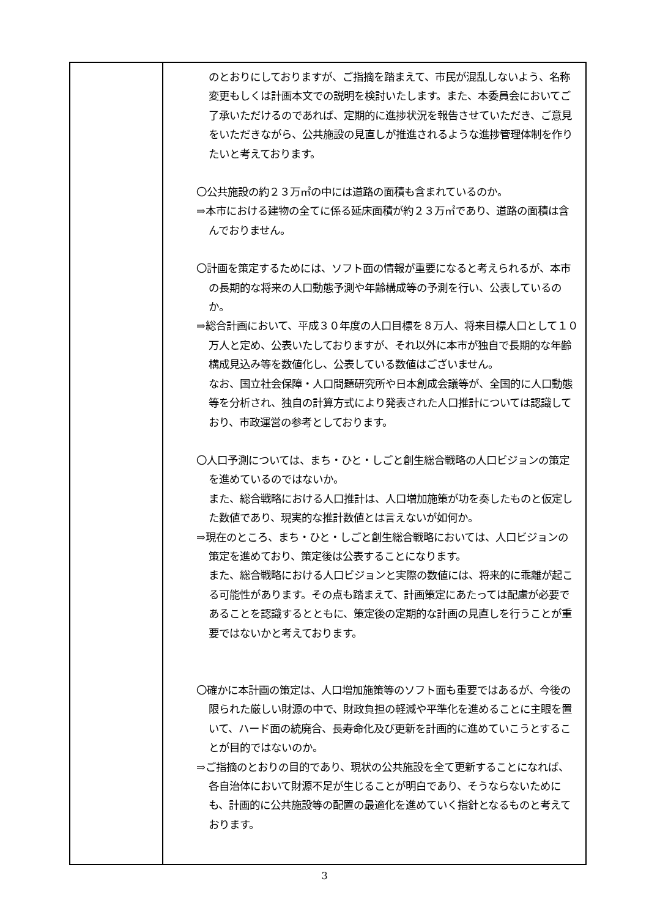| | のとおりにしておりますが、ご指摘を踏まえて、市民が混乱しないよう、名称変更もしくは計画本文での説明を検討いたします。また、本委員会においてご了承いただけるのであれば、定期的に進捗状況を報告させていただき、ご意見をいただきながら、公共施設の見直しが推進されるような進捗管理体制を作りたいと考えております。 〇公共施設の約２３万㎡の中には道路の面積も含まれているのか。 ⇒本市における建物の全てに係る延床面積が約２３万㎡であり、道路の面積は含んでおりません。 〇計画を策定するためには、ソフト面の情報が重要になると考えられるが、本市の長期的な将来の人口動態予測や年齢構成等の予測を行い、公表しているのか。 ⇒総合計画において、平成３０年度の人口目標を８万人、将来目標人口として１０万人と定め、公表いたしておりますが、それ以外に本市が独自で長期的な年齢構成見込み等を数値化し、公表している数値はございません。 なお、国立社会保障・人口問題研究所や日本創成会議等が、全国的に人口動態等を分析され、独自の計算方式により発表された人口推計については認識しており、市政運営の参考としております。 〇人口予測については、まち・ひと・しごと創生総合戦略の人口ビジョンの策定を進めているのではないか。 また、総合戦略における人口推計は、人口増加施策が功を奏したものと仮定した数値であり、現実的な推計数値とは言えないが如何か。 ⇒現在のところ、まち・ひと・しごと創生総合戦略においては、人口ビジョンの策定を進めており、策定後は公表することになります。 また、総合戦略における人口ビジョンと実際の数値には、将来的に乖離が起こる可能性があります。その点も踏まえて、計画策定にあたっては配慮が必要であることを認識するとともに、策定後の定期的な計画の見直しを行うことが重要ではないかと考えております。 〇確かに本計画の策定は、人口増加施策等のソフト面も重要ではあるが、今後の限られた厳しい財源の中で、財政負担の軽減や平準化を進めることに主眼を置いて、ハード面の統廃合、長寿命化及び更新を計画的に進めていこうとすることが目的ではないのか。 ⇒ご指摘のとおりの目的であり、現状の公共施設を全て更新することになれば、各自治体において財源不足が生じることが明白であり、そうならないためにも、計画的に公共施設等の配置の最適化を進めていく指針となるものと考えております。 |
3